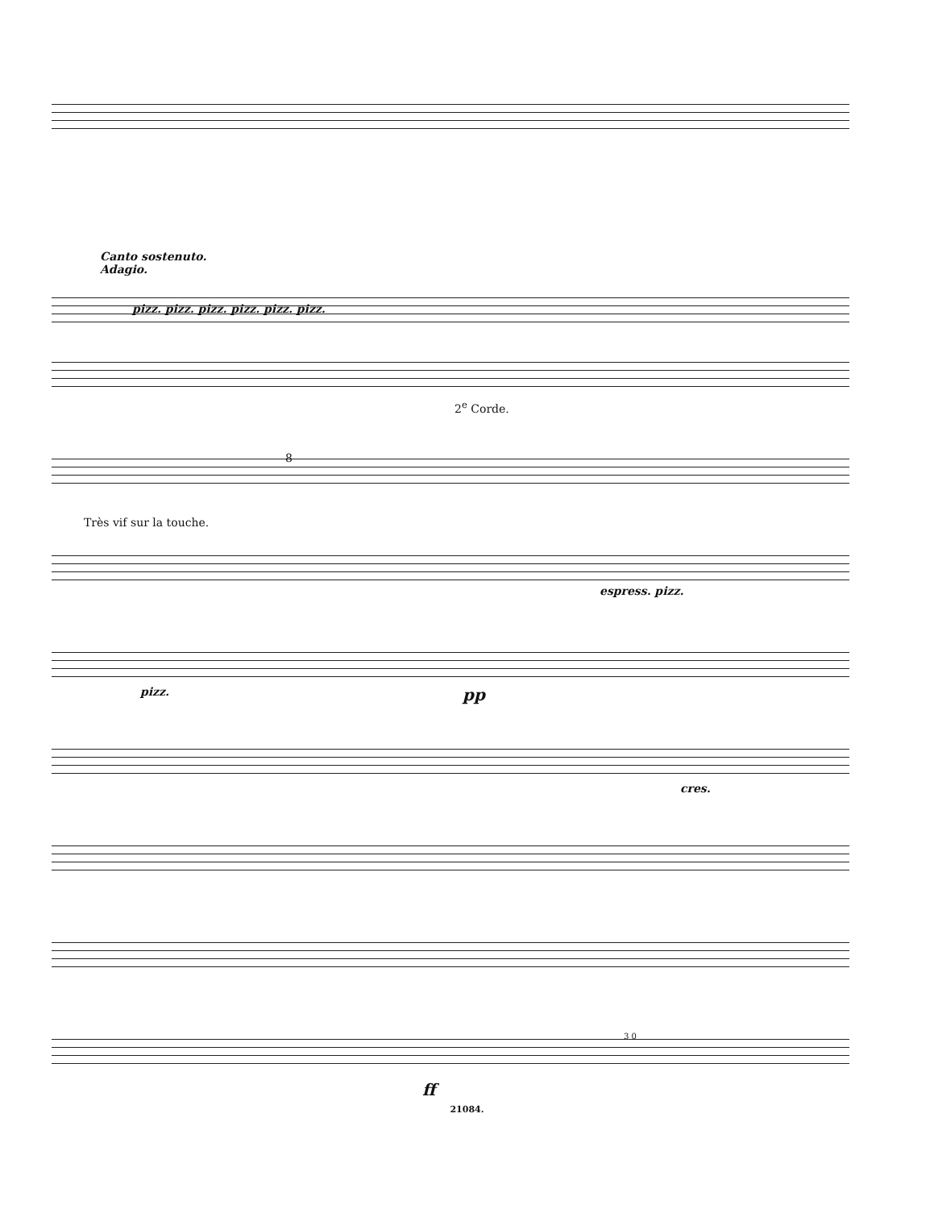Canto sostenuto.
Adagio.
pizz. pizz. pizz. pizz. pizz. pizz.
2<sup>e</sup> Corde.
8
Très vif sur la touche.
espress. pizz.
pizz. pp
cres.
3 0
ff
21084.